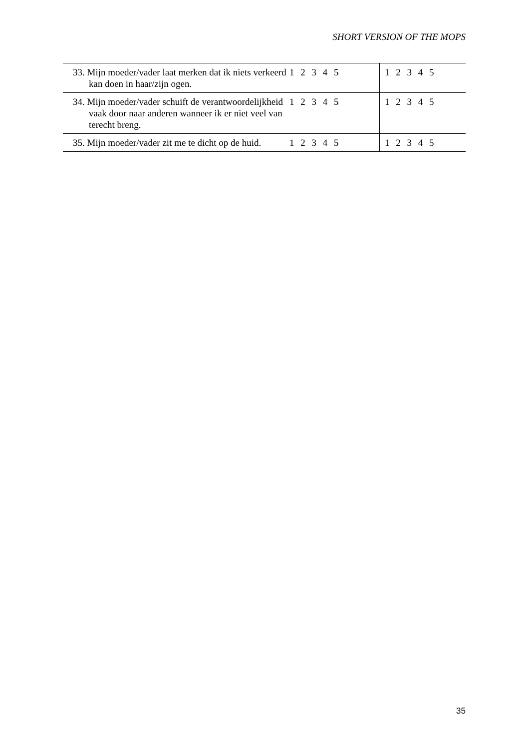SHORT VERSION OF THE MOPS
| 33. Mijn moeder/vader laat merken dat ik niets verkeerd kan doen in haar/zijn ogen. | 1 2 3 4 5 | 1 2 3 4 5 |
| 34. Mijn moeder/vader schuift de verantwoordelijkheid vaak door naar anderen wanneer ik er niet veel van terecht breng. | 1 2 3 4 5 | 1 2 3 4 5 |
| 35. Mijn moeder/vader zit me te dicht op de huid. | 1 2 3 4 5 | 1 2 3 4 5 |
35